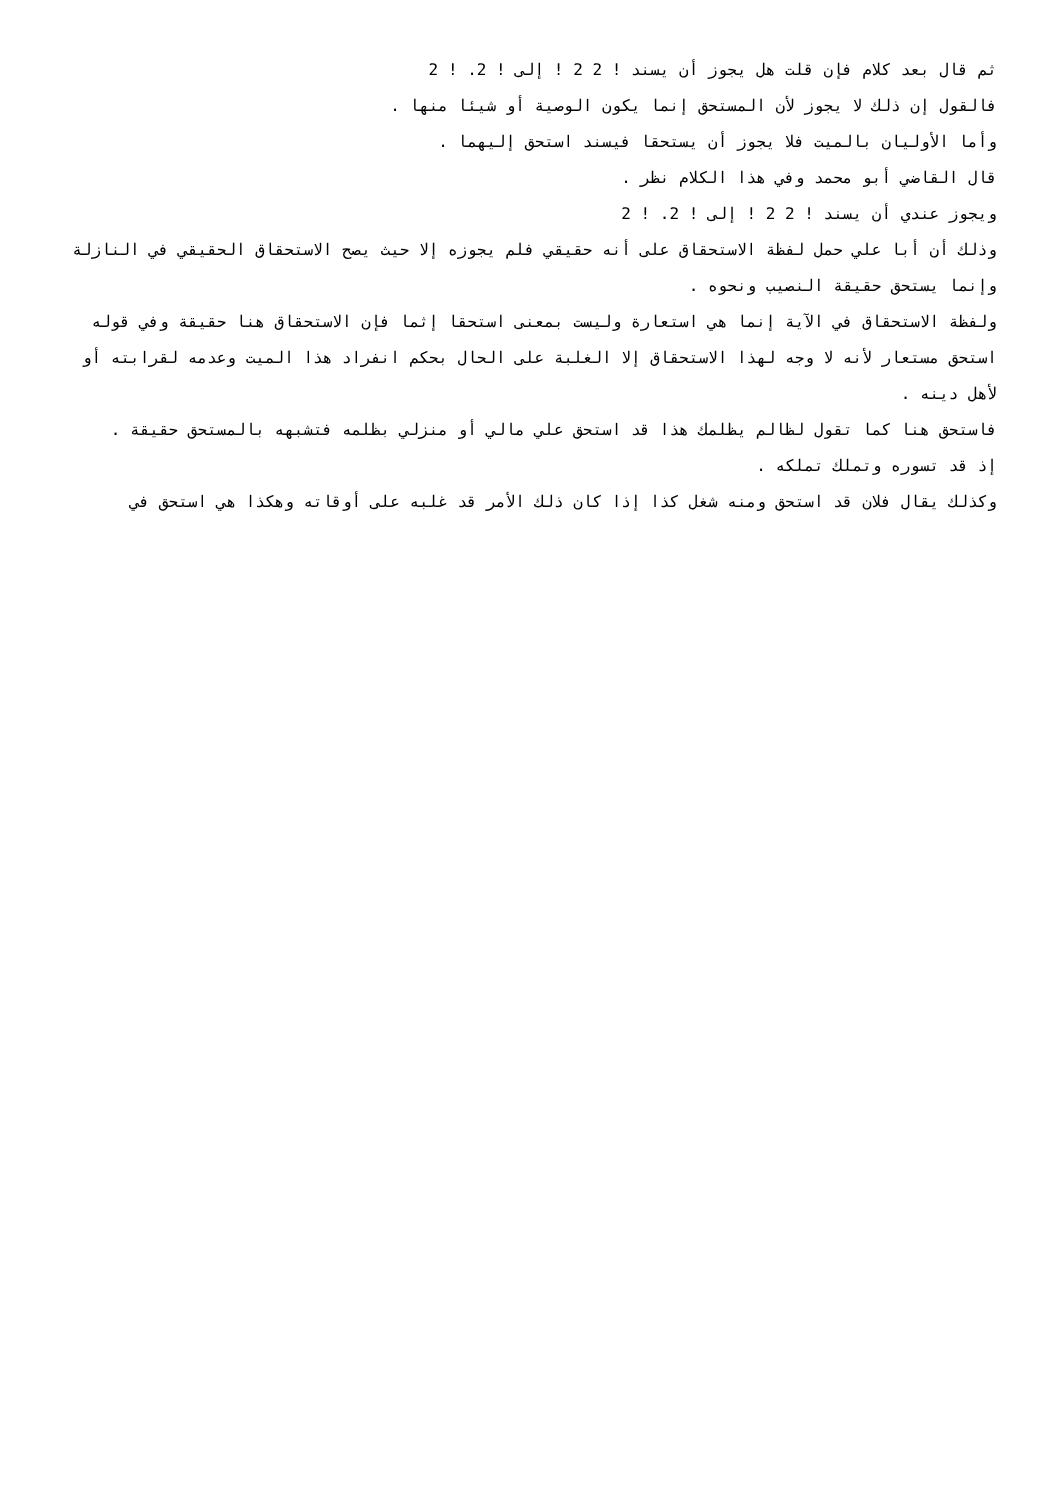ثم قال بعد كلام فإن قلت هل يجوز أن يسند ! 2 2 ! إلى ! 2. ! 2
فالقول إن ذلك لا يجوز لأن المستحق إنما يكون الوصية أو شيئا منها .
وأما الأوليان بالميت فلا يجوز أن يستحقا فيسند استحق إليهما .
قال القاضي أبو محمد وفي هذا الكلام نظر .
ويجوز عندي أن يسند ! 2 2 ! إلى ! 2. ! 2
وذلك أن أبا علي حمل لفظة الاستحقاق على أنه حقيقي فلم يجوزه إلا حيث يصح الاستحقاق الحقيقي في النازلة وإنما يستحق حقيقة النصيب ونحوه .
ولفظة الاستحقاق في الآية إنما هي استعارة وليست بمعنى استحقا إثما فإن الاستحقاق هنا حقيقة وفي قوله استحق مستعار لأنه لا وجه لهذا الاستحقاق إلا الغلبة على الحال بحكم انفراد هذا الميت وعدمه لقرابته أو لأهل دينه .
فاستحق هنا كما تقول لظالم يظلمك هذا قد استحق علي مالي أو منزلي بظلمه فتشبهه بالمستحق حقيقة .
إذ قد تسوره وتملك تملكه .
وكذلك يقال فلان قد استحق ومنه شغل كذا إذا كان ذلك الأمر قد غلبه على أوقاته وهكذا هي استحق في